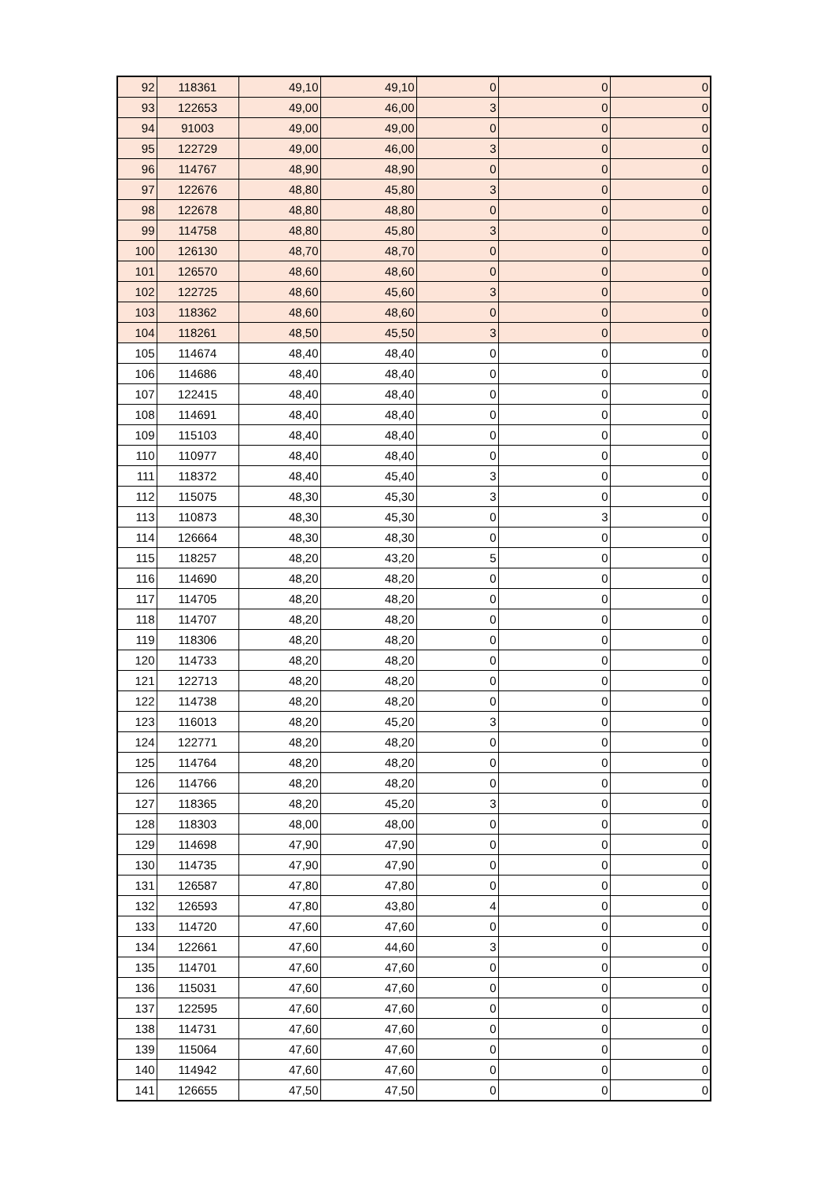| 92 | 118361 | 49,10 | 49,10 | 0 | 0 | 0 |
| 93 | 122653 | 49,00 | 46,00 | 3 | 0 | 0 |
| 94 | 91003 | 49,00 | 49,00 | 0 | 0 | 0 |
| 95 | 122729 | 49,00 | 46,00 | 3 | 0 | 0 |
| 96 | 114767 | 48,90 | 48,90 | 0 | 0 | 0 |
| 97 | 122676 | 48,80 | 45,80 | 3 | 0 | 0 |
| 98 | 122678 | 48,80 | 48,80 | 0 | 0 | 0 |
| 99 | 114758 | 48,80 | 45,80 | 3 | 0 | 0 |
| 100 | 126130 | 48,70 | 48,70 | 0 | 0 | 0 |
| 101 | 126570 | 48,60 | 48,60 | 0 | 0 | 0 |
| 102 | 122725 | 48,60 | 45,60 | 3 | 0 | 0 |
| 103 | 118362 | 48,60 | 48,60 | 0 | 0 | 0 |
| 104 | 118261 | 48,50 | 45,50 | 3 | 0 | 0 |
| 105 | 114674 | 48,40 | 48,40 | 0 | 0 | 0 |
| 106 | 114686 | 48,40 | 48,40 | 0 | 0 | 0 |
| 107 | 122415 | 48,40 | 48,40 | 0 | 0 | 0 |
| 108 | 114691 | 48,40 | 48,40 | 0 | 0 | 0 |
| 109 | 115103 | 48,40 | 48,40 | 0 | 0 | 0 |
| 110 | 110977 | 48,40 | 48,40 | 0 | 0 | 0 |
| 111 | 118372 | 48,40 | 45,40 | 3 | 0 | 0 |
| 112 | 115075 | 48,30 | 45,30 | 3 | 0 | 0 |
| 113 | 110873 | 48,30 | 45,30 | 0 | 3 | 0 |
| 114 | 126664 | 48,30 | 48,30 | 0 | 0 | 0 |
| 115 | 118257 | 48,20 | 43,20 | 5 | 0 | 0 |
| 116 | 114690 | 48,20 | 48,20 | 0 | 0 | 0 |
| 117 | 114705 | 48,20 | 48,20 | 0 | 0 | 0 |
| 118 | 114707 | 48,20 | 48,20 | 0 | 0 | 0 |
| 119 | 118306 | 48,20 | 48,20 | 0 | 0 | 0 |
| 120 | 114733 | 48,20 | 48,20 | 0 | 0 | 0 |
| 121 | 122713 | 48,20 | 48,20 | 0 | 0 | 0 |
| 122 | 114738 | 48,20 | 48,20 | 0 | 0 | 0 |
| 123 | 116013 | 48,20 | 45,20 | 3 | 0 | 0 |
| 124 | 122771 | 48,20 | 48,20 | 0 | 0 | 0 |
| 125 | 114764 | 48,20 | 48,20 | 0 | 0 | 0 |
| 126 | 114766 | 48,20 | 48,20 | 0 | 0 | 0 |
| 127 | 118365 | 48,20 | 45,20 | 3 | 0 | 0 |
| 128 | 118303 | 48,00 | 48,00 | 0 | 0 | 0 |
| 129 | 114698 | 47,90 | 47,90 | 0 | 0 | 0 |
| 130 | 114735 | 47,90 | 47,90 | 0 | 0 | 0 |
| 131 | 126587 | 47,80 | 47,80 | 0 | 0 | 0 |
| 132 | 126593 | 47,80 | 43,80 | 4 | 0 | 0 |
| 133 | 114720 | 47,60 | 47,60 | 0 | 0 | 0 |
| 134 | 122661 | 47,60 | 44,60 | 3 | 0 | 0 |
| 135 | 114701 | 47,60 | 47,60 | 0 | 0 | 0 |
| 136 | 115031 | 47,60 | 47,60 | 0 | 0 | 0 |
| 137 | 122595 | 47,60 | 47,60 | 0 | 0 | 0 |
| 138 | 114731 | 47,60 | 47,60 | 0 | 0 | 0 |
| 139 | 115064 | 47,60 | 47,60 | 0 | 0 | 0 |
| 140 | 114942 | 47,60 | 47,60 | 0 | 0 | 0 |
| 141 | 126655 | 47,50 | 47,50 | 0 | 0 | 0 |